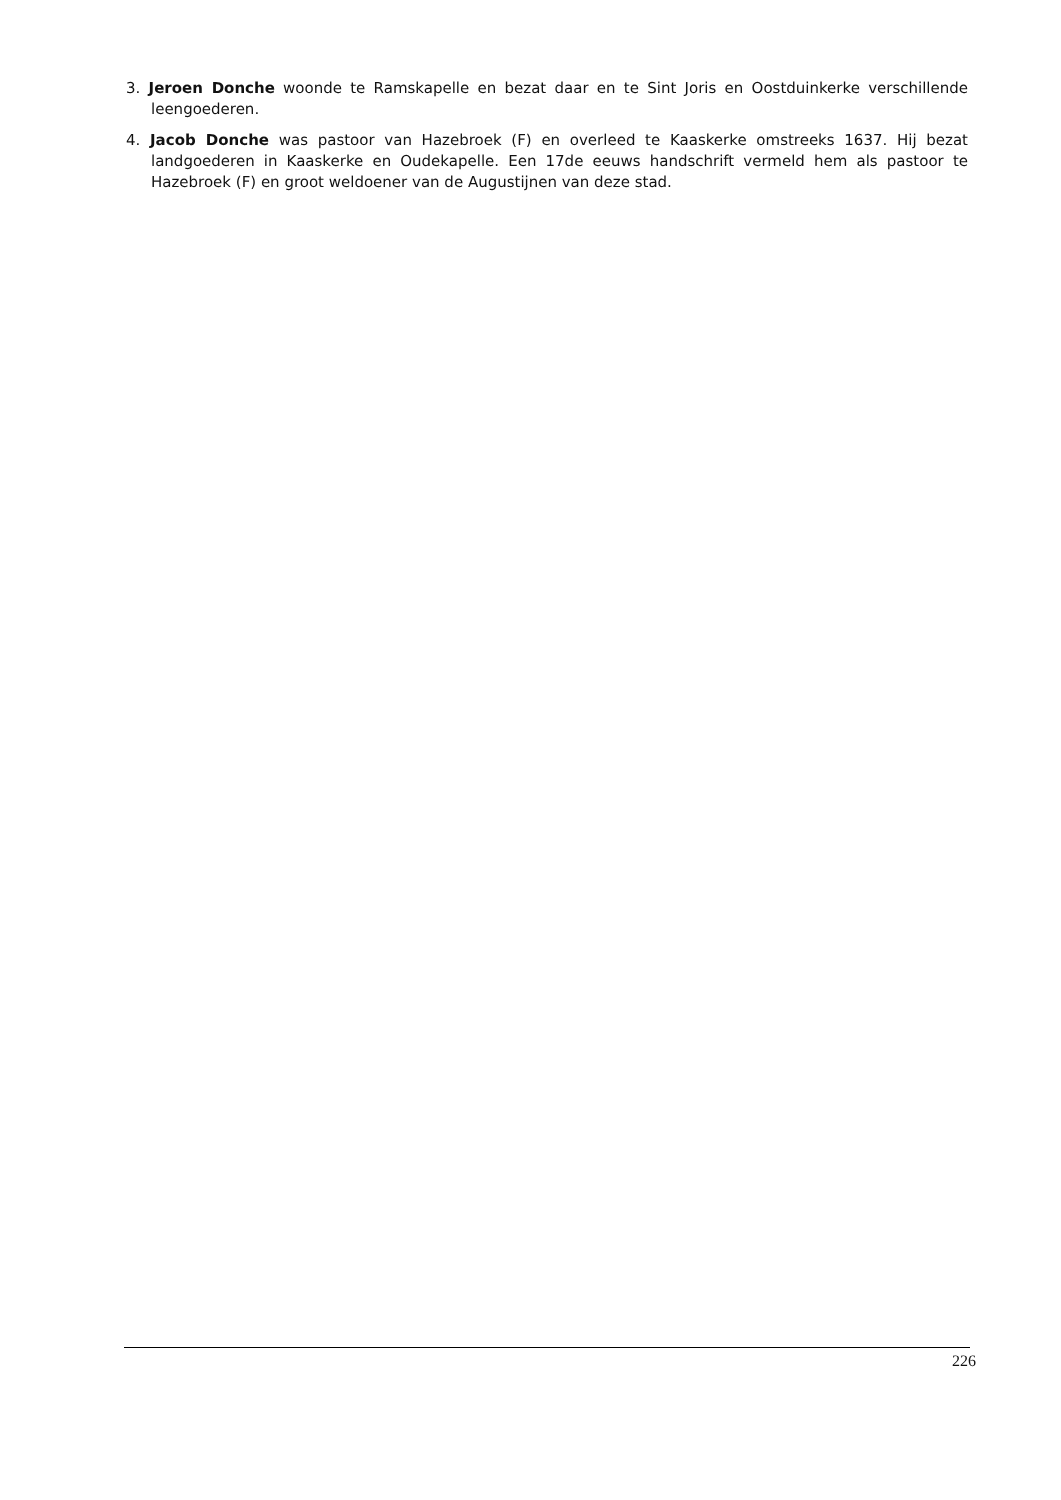3. Jeroen Donche woonde te Ramskapelle en bezat daar en te Sint Joris en Oostduinkerke verschillende leengoederen.
4. Jacob Donche was pastoor van Hazebroek (F) en overleed te Kaaskerke omstreeks 1637. Hij bezat landgoederen in Kaaskerke en Oudekapelle. Een 17de eeuws handschrift vermeld hem als pastoor te Hazebroek (F) en groot weldoener van de Augustijnen van deze stad.
226